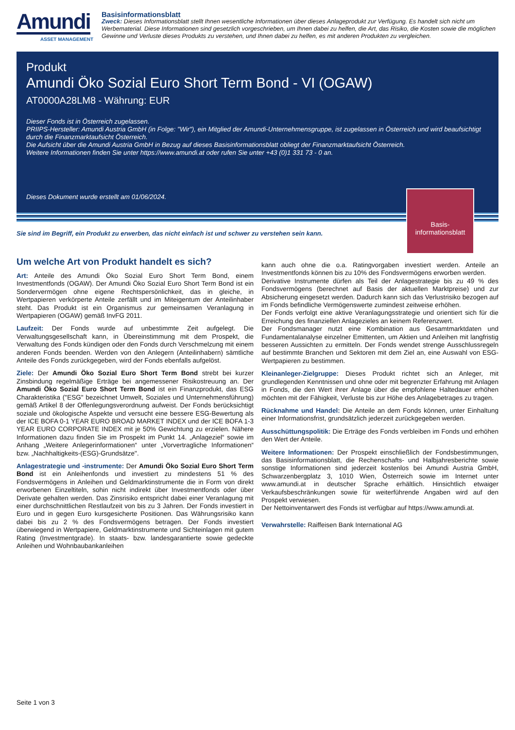Amundi
ASSET MANAGEMENT
Basisinformationsblatt
Zweck: Dieses Informationsblatt stellt Ihnen wesentliche Informationen über dieses Anlageprodukt zur Verfügung. Es handelt sich nicht um Werbematerial. Diese Informationen sind gesetzlich vorgeschrieben, um Ihnen dabei zu helfen, die Art, das Risiko, die Kosten sowie die möglichen Gewinne und Verluste dieses Produkts zu verstehen, und Ihnen dabei zu helfen, es mit anderen Produkten zu vergleichen.
Produkt
Amundi Öko Sozial Euro Short Term Bond - VI (OGAW)
AT0000A28LM8 - Währung: EUR
Dieser Fonds ist in Österreich zugelassen.
PRIIPS-Hersteller: Amundi Austria GmbH (in Folge: "Wir"), ein Mitglied der Amundi-Unternehmensgruppe, ist zugelassen in Österreich und wird beaufsichtigt durch die Finanzmarktaufsicht Österreich.
Die Aufsicht über die Amundi Austria GmbH in Bezug auf dieses Basisinformationsblatt obliegt der Finanzmarktaufsicht Österreich.
Weitere Informationen finden Sie unter https://www.amundi.at oder rufen Sie unter +43 (0)1 331 73 - 0 an.
Dieses Dokument wurde erstellt am 01/06/2024.
Basis-
informationsblatt
Sie sind im Begriff, ein Produkt zu erwerben, das nicht einfach ist und schwer zu verstehen sein kann.
Um welche Art von Produkt handelt es sich?
Art: Anteile des Amundi Öko Sozial Euro Short Term Bond, einem Investmentfonds (OGAW). Der Amundi Öko Sozial Euro Short Term Bond ist ein Sondervermögen ohne eigene Rechtspersönlichkeit, das in gleiche, in Wertpapieren verkörperte Anteile zerfällt und im Miteigentum der Anteilinhaber steht. Das Produkt ist ein Organismus zur gemeinsamen Veranlagung in Wertpapieren (OGAW) gemäß InvFG 2011.
Laufzeit: Der Fonds wurde auf unbestimmte Zeit aufgelegt. Die Verwaltungsgesellschaft kann, in Übereinstimmung mit dem Prospekt, die Verwaltung des Fonds kündigen oder den Fonds durch Verschmelzung mit einem anderen Fonds beenden. Werden von den Anlegern (Anteilinhabern) sämtliche Anteile des Fonds zurückgegeben, wird der Fonds ebenfalls aufgelöst.
Ziele: Der Amundi Öko Sozial Euro Short Term Bond strebt bei kurzer Zinsbindung regelmäßige Erträge bei angemessener Risikostreuung an. Der Amundi Öko Sozial Euro Short Term Bond ist ein Finanzprodukt, das ESG Charakteristika ("ESG" bezeichnet Umwelt, Soziales und Unternehmensführung) gemäß Artikel 8 der Offenlegungsverordnung aufweist. Der Fonds berücksichtigt soziale und ökologische Aspekte und versucht eine bessere ESG-Bewertung als der ICE BOFA 0-1 YEAR EURO BROAD MARKET INDEX und der ICE BOFA 1-3 YEAR EURO CORPORATE INDEX mit je 50% Gewichtung zu erzielen. Nähere Informationen dazu finden Sie im Prospekt im Punkt 14. „Anlageziel“ sowie im Anhang „Weitere Anlegerinformationen“ unter „Vorvertragliche Informationen“ bzw. „Nachhaltigkeits-(ESG)-Grundsätze".
Anlagestrategie und -instrumente: Der Amundi Öko Sozial Euro Short Term Bond ist ein Anleihenfonds und investiert zu mindestens 51 % des Fondsvermögens in Anleihen und Geldmarktinstrumente die in Form von direkt erworbenen Einzeltiteln, sohin nicht indirekt über Investmentfonds oder über Derivate gehalten werden. Das Zinsrisiko entspricht dabei einer Veranlagung mit einer durchschnittlichen Restlaufzeit von bis zu 3 Jahren. Der Fonds investiert in Euro und in gegen Euro kursgesicherte Positionen. Das Währungsrisiko kann dabei bis zu 2 % des Fondsvermögens betragen. Der Fonds investiert überwiegend in Wertpapiere, Geldmarktinstrumente und Sichteinlagen mit gutem Rating (Investmentgrade). In staats- bzw. landesgarantierte sowie gedeckte Anleihen und Wohnbaubankanleihen
kann auch ohne die o.a. Ratingvorgaben investiert werden. Anteile an Investmentfonds können bis zu 10% des Fondsvermögens erworben werden.
Derivative Instrumente dürfen als Teil der Anlagestrategie bis zu 49 % des Fondsvermögens (berechnet auf Basis der aktuellen Marktpreise) und zur Absicherung eingesetzt werden. Dadurch kann sich das Verlustrisiko bezogen auf im Fonds befindliche Vermögenswerte zumindest zeitweise erhöhen.
Der Fonds verfolgt eine aktive Veranlagungsstrategie und orientiert sich für die Erreichung des finanziellen Anlagezieles an keinem Referenzwert.
Der Fondsmanager nutzt eine Kombination aus Gesamtmarktdaten und Fundamentalanalyse einzelner Emittenten, um Aktien und Anleihen mit langfristig besseren Aussichten zu ermitteln. Der Fonds wendet strenge Ausschlussregeln auf bestimmte Branchen und Sektoren mit dem Ziel an, eine Auswahl von ESG-Wertpapieren zu bestimmen.
Kleinanleger-Zielgruppe: Dieses Produkt richtet sich an Anleger, mit grundlegenden Kenntnissen und ohne oder mit begrenzter Erfahrung mit Anlagen in Fonds, die den Wert ihrer Anlage über die empfohlene Haltedauer erhöhen möchten mit der Fähigkeit, Verluste bis zur Höhe des Anlagebetrages zu tragen.
Rücknahme und Handel: Die Anteile an dem Fonds können, unter Einhaltung einer Informationsfrist, grundsätzlich jederzeit zurückgegeben werden.
Ausschüttungspolitik: Die Erträge des Fonds verbleiben im Fonds und erhöhen den Wert der Anteile.
Weitere Informationen: Der Prospekt einschließlich der Fondsbestimmungen, das Basisinformationsblatt, die Rechenschafts- und Halbjahresberichte sowie sonstige Informationen sind jederzeit kostenlos bei Amundi Austria GmbH, Schwarzenbergplatz 3, 1010 Wien, Österreich sowie im Internet unter www.amundi.at in deutscher Sprache erhältlich. Hinsichtlich etwaiger Verkaufsbeschränkungen sowie für weiterführende Angaben wird auf den Prospekt verwiesen.
Der Nettoinventarwert des Fonds ist verfügbar auf https://www.amundi.at.
Verwahrstelle: Raiffeisen Bank International AG
Seite 1 von 3